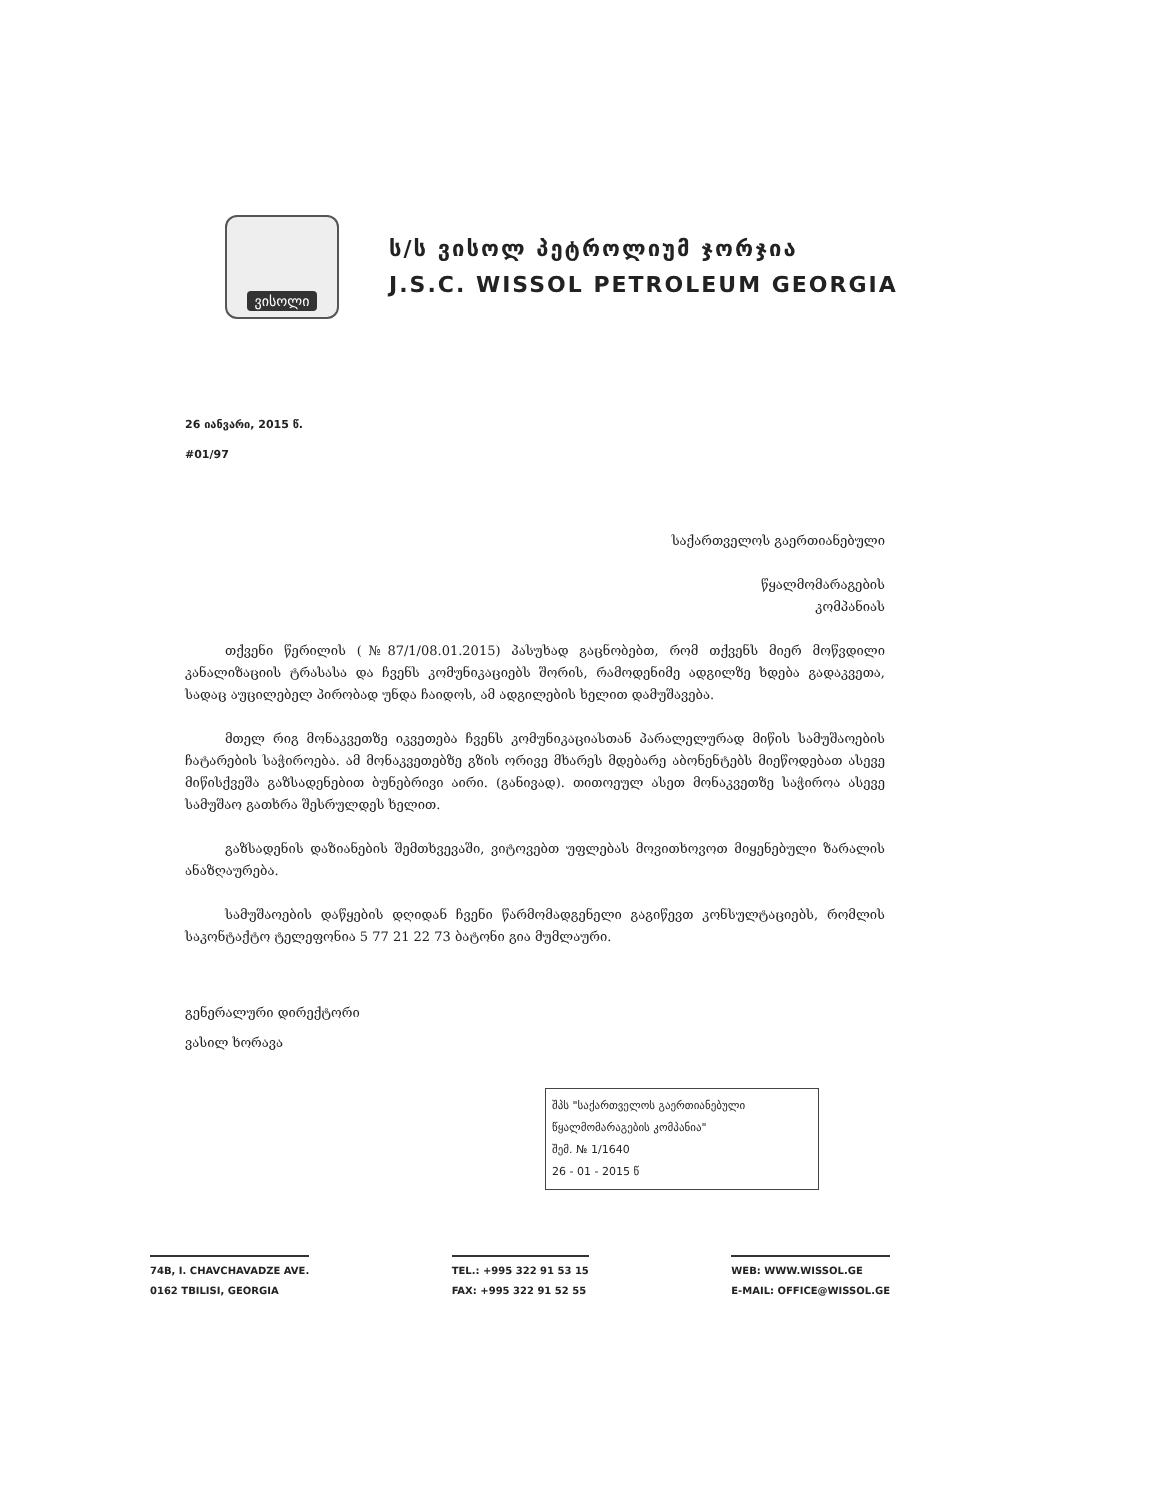ვისოლი
ს/ს ვისოლ პეტროლიუმ ჯორჯია
J.S.C. WISSOL PETROLEUM GEORGIA
26 იანვარი, 2015 წ.
#01/97
საქართველოს გაერთიანებული
წყალმომარაგების
კომპანიას
თქვენი წერილის (№87/1/08.01.2015) პასუხად გაცნობებთ, რომ თქვენს მიერ მოწვდილი კანალიზაციის ტრასასა და ჩვენს კომუნიკაციებს შორის, რამოდენიმე ადგილზე ხდება გადაკვეთა, სადაც აუცილებელ პირობად უნდა ჩაიდოს, ამ ადგილების ხელით დამუშავება.
მთელ რიგ მონაკვეთზე იკვეთება ჩვენს კომუნიკაციასთან პარალელურად მიწის სამუშაოების ჩატარების საჭიროება. ამ მონაკვეთებზე გზის ორივე მხარეს მდებარე აბონენტებს მიეწოდებათ ასევე მიწისქვეშა გაზსადენებით ბუნებრივი აირი. (განივად). თითოეულ ასეთ მონაკვეთზე საჭიროა ასევე სამუშაო გათხრა შესრულდეს ხელით.
გაზსადენის დაზიანების შემთხვევაში, ვიტოვებთ უფლებას მოვითხოვოთ მიყენებული ზარალის ანაზღაურება.
სამუშაოების დაწყების დღიდან ჩვენი წარმომადგენელი გაგიწევთ კონსულტაციებს, რომლის საკონტაქტო ტელეფონია 5 77 21 22 73 ბატონი გია მუმლაური.
გენერალური დირექტორი
ვასილ ხორავა
შპს "საქართველოს გაერთიანებული წყალმომარაგების კომპანია"
შემ. № 1/1640
26 - 01 - 2015 წ
74B, I. CHAVCHAVADZE AVE.
0162 TBILISI, GEORGIA
TEL.: +995 322 91 53 15
FAX: +995 322 91 52 55
WEB: WWW.WISSOL.GE
E-MAIL: OFFICE@WISSOL.GE